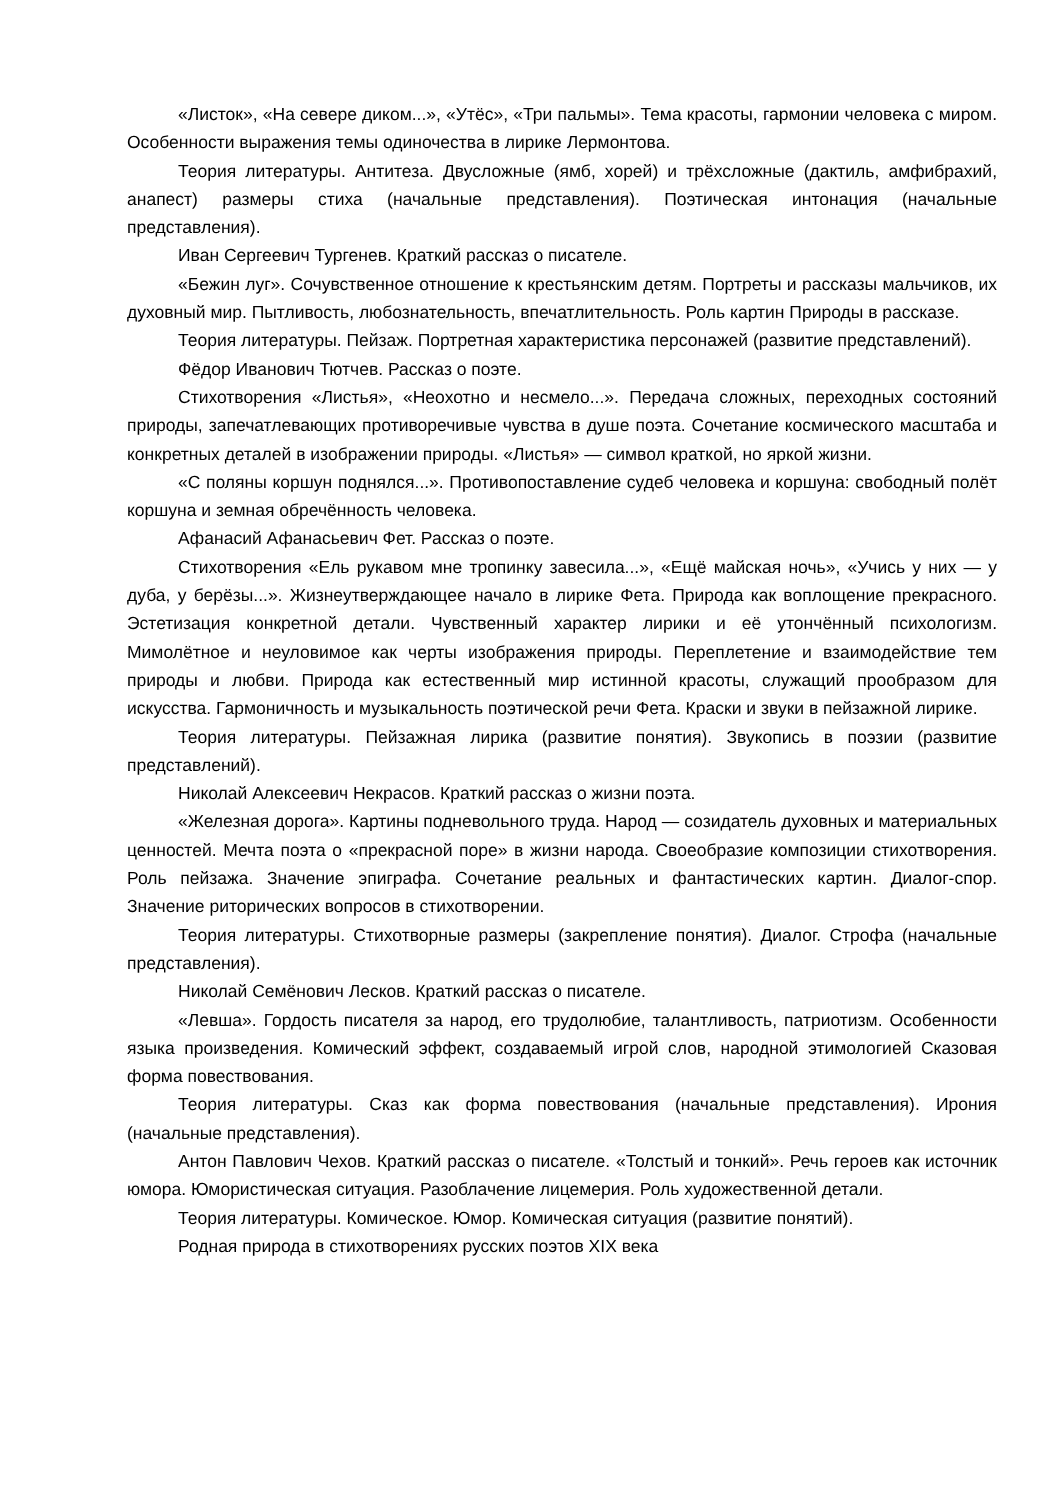«Листок», «На севере диком...», «Утёс», «Три пальмы». Тема красоты, гармонии человека с миром. Особенности выражения темы одиночества в лирике Лермонтова.
Теория литературы. Антитеза. Двусложные (ямб, хорей) и трёхсложные (дактиль, амфибрахий, анапест) размеры стиха (начальные представления). Поэтическая интонация (начальные представления).
Иван Сергеевич Тургенев. Краткий рассказ о писателе.
«Бежин луг». Сочувственное отношение к крестьянским детям. Портреты и рассказы мальчиков, их духовный мир. Пытливость, любознательность, впечатлительность. Роль картин Природы в рассказе.
Теория литературы. Пейзаж. Портретная характеристика персонажей (развитие представлений).
Фёдор Иванович Тютчев. Рассказ о поэте.
Стихотворения «Листья», «Неохотно и несмело...». Передача сложных, переходных состояний природы, запечатлевающих противоречивые чувства в душе поэта. Сочетание космического масштаба и конкретных деталей в изображении природы. «Листья» — символ краткой, но яркой жизни.
«С поляны коршун поднялся...». Противопоставление судеб человека и коршуна: свободный полёт коршуна и земная обречённость человека.
Афанасий Афанасьевич Фет. Рассказ о поэте.
Стихотворения «Ель рукавом мне тропинку завесила...», «Ещё майская ночь», «Учись у них — у дуба, у берёзы...». Жизнеутверждающее начало в лирике Фета. Природа как воплощение прекрасного. Эстетизация конкретной детали. Чувственный характер лирики и её утончённый психологизм. Мимолётное и неуловимое как черты изображения природы. Переплетение и взаимодействие тем природы и любви. Природа как естественный мир истинной красоты, служащий прообразом для искусства. Гармоничность и музыкальность поэтической речи Фета. Краски и звуки в пейзажной лирике.
Теория литературы. Пейзажная лирика (развитие понятия). Звукопись в поэзии (развитие представлений).
Николай Алексеевич Некрасов. Краткий рассказ о жизни поэта.
«Железная дорога». Картины подневольного труда. Народ — созидатель духовных и материальных ценностей. Мечта поэта о «прекрасной поре» в жизни народа. Своеобразие композиции стихотворения. Роль пейзажа. Значение эпиграфа. Сочетание реальных и фантастических картин. Диалог-спор. Значение риторических вопросов в стихотворении.
Теория литературы. Стихотворные размеры (закрепление понятия). Диалог. Строфа (начальные представления).
Николай Семёнович Лесков. Краткий рассказ о писателе.
«Левша». Гордость писателя за народ, его трудолюбие, талантливость, патриотизм. Особенности языка произведения. Комический эффект, создаваемый игрой слов, народной этимологией Сказовая форма повествования.
Теория литературы. Сказ как форма повествования (начальные представления). Ирония (начальные представления).
Антон Павлович Чехов. Краткий рассказ о писателе. «Толстый и тонкий». Речь героев как источник юмора. Юмористическая ситуация. Разоблачение лицемерия. Роль художественной детали.
Теория литературы. Комическое. Юмор. Комическая ситуация (развитие понятий).
Родная природа в стихотворениях русских поэтов XIX века